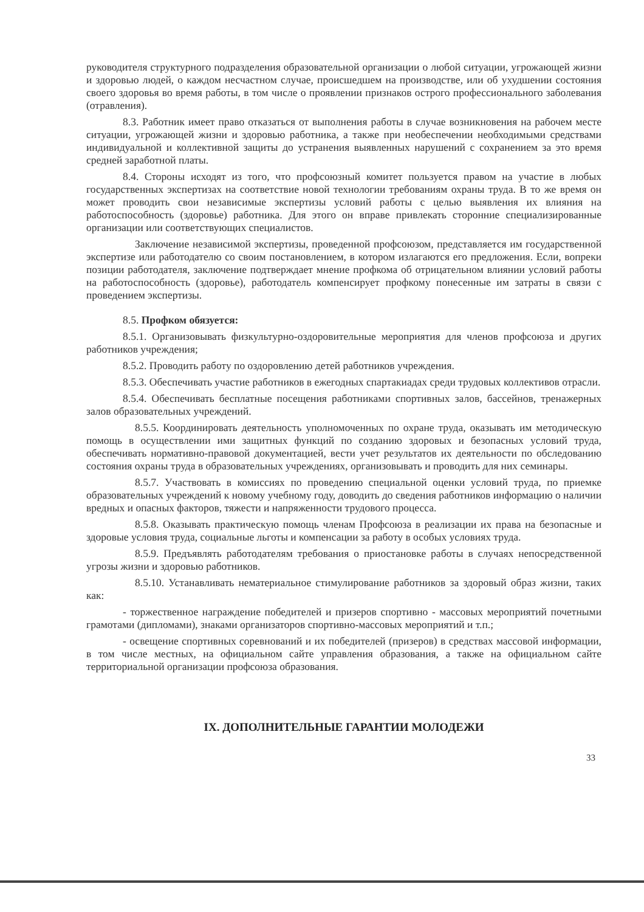руководителя структурного подразделения образовательной организации о любой ситуации, угрожающей жизни и здоровью людей, о каждом несчастном случае, происшедшем на производстве, или об ухудшении состояния своего здоровья во время работы, в том числе о проявлении признаков острого профессионального заболевания (отравления).
8.3. Работник имеет право отказаться от выполнения работы в случае возникновения на рабочем месте ситуации, угрожающей жизни и здоровью работника, а также при необеспечении необходимыми средствами индивидуальной и коллективной защиты до устранения выявленных нарушений с сохранением за это время средней заработной платы.
8.4. Стороны исходят из того, что профсоюзный комитет пользуется правом на участие в любых государственных экспертизах на соответствие новой технологии требованиям охраны труда. В то же время он может проводить свои независимые экспертизы условий работы с целью выявления их влияния на работоспособность (здоровье) работника. Для этого он вправе привлекать сторонние специализированные организации или соответствующих специалистов.
Заключение независимой экспертизы, проведенной профсоюзом, представляется им государственной экспертизе или работодателю со своим постановлением, в котором излагаются его предложения. Если, вопреки позиции работодателя, заключение подтверждает мнение профкома об отрицательном влиянии условий работы на работоспособность (здоровье), работодатель компенсирует профкому понесенные им затраты в связи с проведением экспертизы.
8.5. Профком обязуется:
8.5.1. Организовывать физкультурно-оздоровительные мероприятия для членов профсоюза и других работников учреждения;
8.5.2. Проводить работу по оздоровлению детей работников учреждения.
8.5.3. Обеспечивать участие работников в ежегодных спартакиадах среди трудовых коллективов отрасли.
8.5.4. Обеспечивать бесплатные посещения работниками спортивных залов, бассейнов, тренажерных залов образовательных учреждений.
8.5.5. Координировать деятельность уполномоченных по охране труда, оказывать им методическую помощь в осуществлении ими защитных функций по созданию здоровых и безопасных условий труда, обеспечивать нормативно-правовой документацией, вести учет результатов их деятельности по обследованию состояния охраны труда в образовательных учреждениях, организовывать и проводить для них семинары.
8.5.7. Участвовать в комиссиях по проведению специальной оценки условий труда, по приемке образовательных учреждений к новому учебному году, доводить до сведения работников информацию о наличии вредных и опасных факторов, тяжести и напряженности трудового процесса.
8.5.8. Оказывать практическую помощь членам Профсоюза в реализации их права на безопасные и здоровые условия труда, социальные льготы и компенсации за работу в особых условиях труда.
8.5.9. Предъявлять работодателям требования о приостановке работы в случаях непосредственной угрозы жизни и здоровью работников.
8.5.10. Устанавливать нематериальное стимулирование работников за здоровый образ жизни, таких как:
- торжественное награждение победителей и призеров спортивно - массовых мероприятий почетными грамотами (дипломами), знаками организаторов спортивно-массовых мероприятий и т.п.;
- освещение спортивных соревнований и их победителей (призеров) в средствах массовой информации, в том числе местных, на официальном сайте управления образования, а также на официальном сайте территориальной организации профсоюза образования.
IX. ДОПОЛНИТЕЛЬНЫЕ ГАРАНТИИ МОЛОДЕЖИ
33